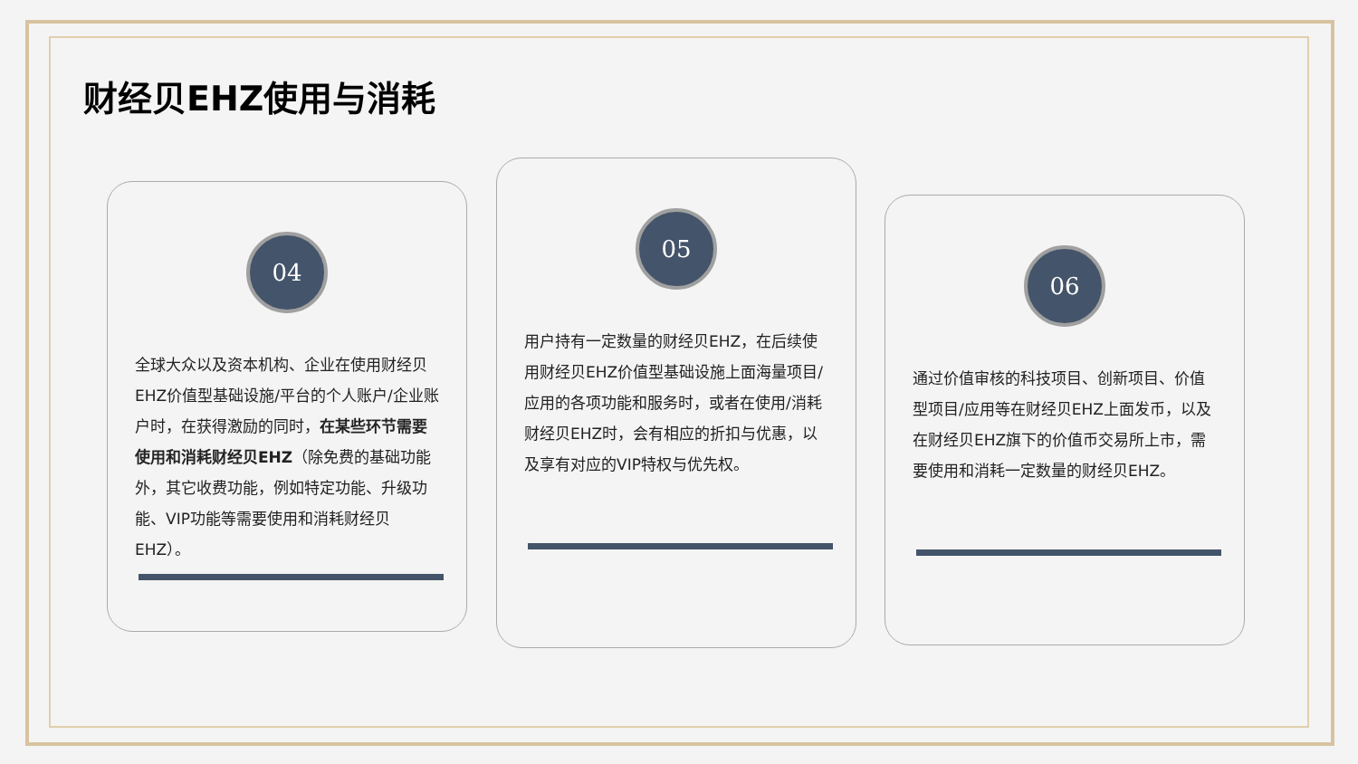财经贝EHZ使用与消耗
04
全球大众以及资本机构、企业在使用财经贝EHZ价值型基础设施/平台的个人账户/企业账户时，在获得激励的同时，在某些环节需要使用和消耗财经贝EHZ（除免费的基础功能外，其它收费功能，例如特定功能、升级功能、VIP功能等需要使用和消耗财经贝EHZ）。
05
用户持有一定数量的财经贝EHZ，在后续使用财经贝EHZ价值型基础设施上面海量项目/应用的各项功能和服务时，或者在使用/消耗财经贝EHZ时，会有相应的折扣与优惠，以及享有对应的VIP特权与优先权。
06
通过价值审核的科技项目、创新项目、价值型项目/应用等在财经贝EHZ上面发币，以及在财经贝EHZ旗下的价值币交易所上市，需要使用和消耗一定数量的财经贝EHZ。